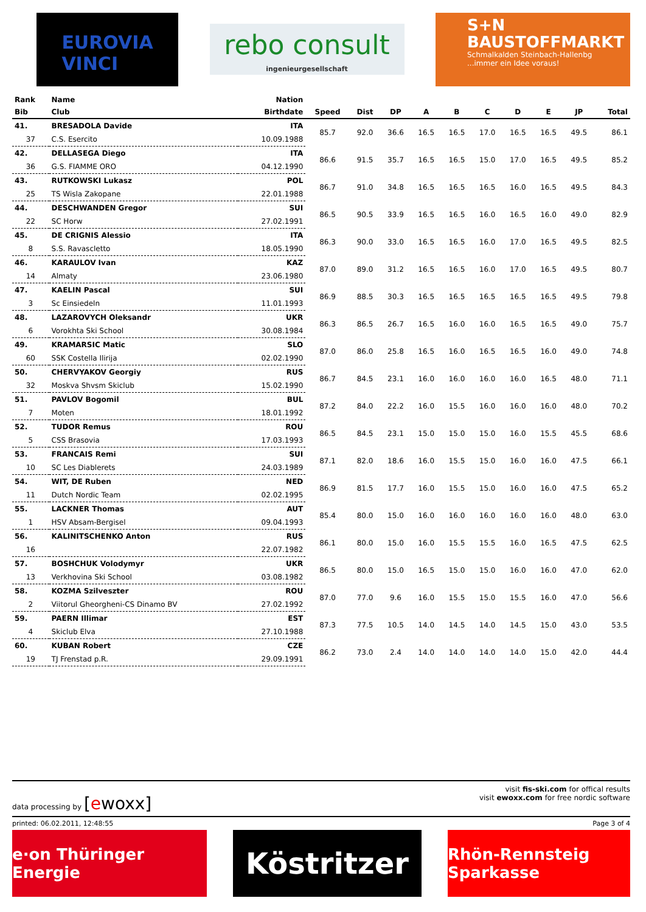EUROVIA
VINCI
rebo consult
ingenieurgesellschaft
S+N
BAUSTOFFMARKT
Schmalkalden Steinbach-Hallenbg
...immer ein Idee voraus!
| Rank | Name | Nation | | | | | | | | | | |
| --- | --- | --- | --- | --- | --- | --- | --- | --- | --- | --- | --- | --- |
| Bib | Club | Birthdate | Speed | Dist | DP | A | B | C | D | E | JP | Total |
| 41. | BRESADOLA Davide | ITA | 85.7 | 92.0 | 36.6 | 16.5 | 16.5 | 17.0 | 16.5 | 16.5 | 49.5 | 86.1 |
| 37 | C.S. Esercito | 10.09.1988 | | | | | | | | | | |
| 42. | DELLASEGA Diego | ITA | 86.6 | 91.5 | 35.7 | 16.5 | 16.5 | 15.0 | 17.0 | 16.5 | 49.5 | 85.2 |
| 36 | G.S. FIAMME ORO | 04.12.1990 | | | | | | | | | | |
| 43. | RUTKOWSKI Lukasz | POL | 86.7 | 91.0 | 34.8 | 16.5 | 16.5 | 16.5 | 16.0 | 16.5 | 49.5 | 84.3 |
| 25 | TS Wisla Zakopane | 22.01.1988 | | | | | | | | | | |
| 44. | DESCHWANDEN Gregor | SUI | 86.5 | 90.5 | 33.9 | 16.5 | 16.5 | 16.0 | 16.5 | 16.0 | 49.0 | 82.9 |
| 22 | SC Horw | 27.02.1991 | | | | | | | | | | |
| 45. | DE CRIGNIS Alessio | ITA | 86.3 | 90.0 | 33.0 | 16.5 | 16.5 | 16.0 | 17.0 | 16.5 | 49.5 | 82.5 |
| 8 | S.S. Ravascletto | 18.05.1990 | | | | | | | | | | |
| 46. | KARAULOV Ivan | KAZ | 87.0 | 89.0 | 31.2 | 16.5 | 16.5 | 16.0 | 17.0 | 16.5 | 49.5 | 80.7 |
| 14 | Almaty | 23.06.1980 | | | | | | | | | | |
| 47. | KAELIN Pascal | SUI | 86.9 | 88.5 | 30.3 | 16.5 | 16.5 | 16.5 | 16.5 | 16.5 | 49.5 | 79.8 |
| 3 | Sc Einsiedeln | 11.01.1993 | | | | | | | | | | |
| 48. | LAZAROVYCH Oleksandr | UKR | 86.3 | 86.5 | 26.7 | 16.5 | 16.0 | 16.0 | 16.5 | 16.5 | 49.0 | 75.7 |
| 6 | Vorokhta Ski School | 30.08.1984 | | | | | | | | | | |
| 49. | KRAMARSIC Matic | SLO | 87.0 | 86.0 | 25.8 | 16.5 | 16.0 | 16.5 | 16.5 | 16.0 | 49.0 | 74.8 |
| 60 | SSK Costella Ilirija | 02.02.1990 | | | | | | | | | | |
| 50. | CHERVYAKOV Georgiy | RUS | 86.7 | 84.5 | 23.1 | 16.0 | 16.0 | 16.0 | 16.0 | 16.5 | 48.0 | 71.1 |
| 32 | Moskva Shvsm Skiclub | 15.02.1990 | | | | | | | | | | |
| 51. | PAVLOV Bogomil | BUL | 87.2 | 84.0 | 22.2 | 16.0 | 15.5 | 16.0 | 16.0 | 16.0 | 48.0 | 70.2 |
| 7 | Moten | 18.01.1992 | | | | | | | | | | |
| 52. | TUDOR Remus | ROU | 86.5 | 84.5 | 23.1 | 15.0 | 15.0 | 15.0 | 16.0 | 15.5 | 45.5 | 68.6 |
| 5 | CSS Brasovia | 17.03.1993 | | | | | | | | | | |
| 53. | FRANCAIS Remi | SUI | 87.1 | 82.0 | 18.6 | 16.0 | 15.5 | 15.0 | 16.0 | 16.0 | 47.5 | 66.1 |
| 10 | SC Les Diablerets | 24.03.1989 | | | | | | | | | | |
| 54. | WIT, DE Ruben | NED | 86.9 | 81.5 | 17.7 | 16.0 | 15.5 | 15.0 | 16.0 | 16.0 | 47.5 | 65.2 |
| 11 | Dutch Nordic Team | 02.02.1995 | | | | | | | | | | |
| 55. | LACKNER Thomas | AUT | 85.4 | 80.0 | 15.0 | 16.0 | 16.0 | 16.0 | 16.0 | 16.0 | 48.0 | 63.0 |
| 1 | HSV Absam-Bergisel | 09.04.1993 | | | | | | | | | | |
| 56. | KALINITSCHENKO Anton | RUS | 86.1 | 80.0 | 15.0 | 16.0 | 15.5 | 15.5 | 16.0 | 16.5 | 47.5 | 62.5 |
| 16 | | 22.07.1982 | | | | | | | | | | |
| 57. | BOSHCHUK Volodymyr | UKR | 86.5 | 80.0 | 15.0 | 16.5 | 15.0 | 15.0 | 16.0 | 16.0 | 47.0 | 62.0 |
| 13 | Verkhovina Ski School | 03.08.1982 | | | | | | | | | | |
| 58. | KOZMA Szilveszter | ROU | 87.0 | 77.0 | 9.6 | 16.0 | 15.5 | 15.0 | 15.5 | 16.0 | 47.0 | 56.6 |
| 2 | Viitorul Gheorgheni-CS Dinamo BV | 27.02.1992 | | | | | | | | | | |
| 59. | PAERN Illimar | EST | 87.3 | 77.5 | 10.5 | 14.0 | 14.5 | 14.0 | 14.5 | 15.0 | 43.0 | 53.5 |
| 4 | Skiclub Elva | 27.10.1988 | | | | | | | | | | |
| 60. | KUBAN Robert | CZE | 86.2 | 73.0 | 2.4 | 14.0 | 14.0 | 14.0 | 14.0 | 15.0 | 42.0 | 44.4 |
| 19 | TJ Frenstad p.R. | 29.09.1991 | | | | | | | | | | |
data processing by [ewoxx]
visit fis-ski.com for offical results
visit ewoxx.com for free nordic software
printed: 06.02.2011, 12:48:55 Page 3 of 4
e·on Thüringer Energie
Köstritzer
Rhön-Rennsteig Sparkasse